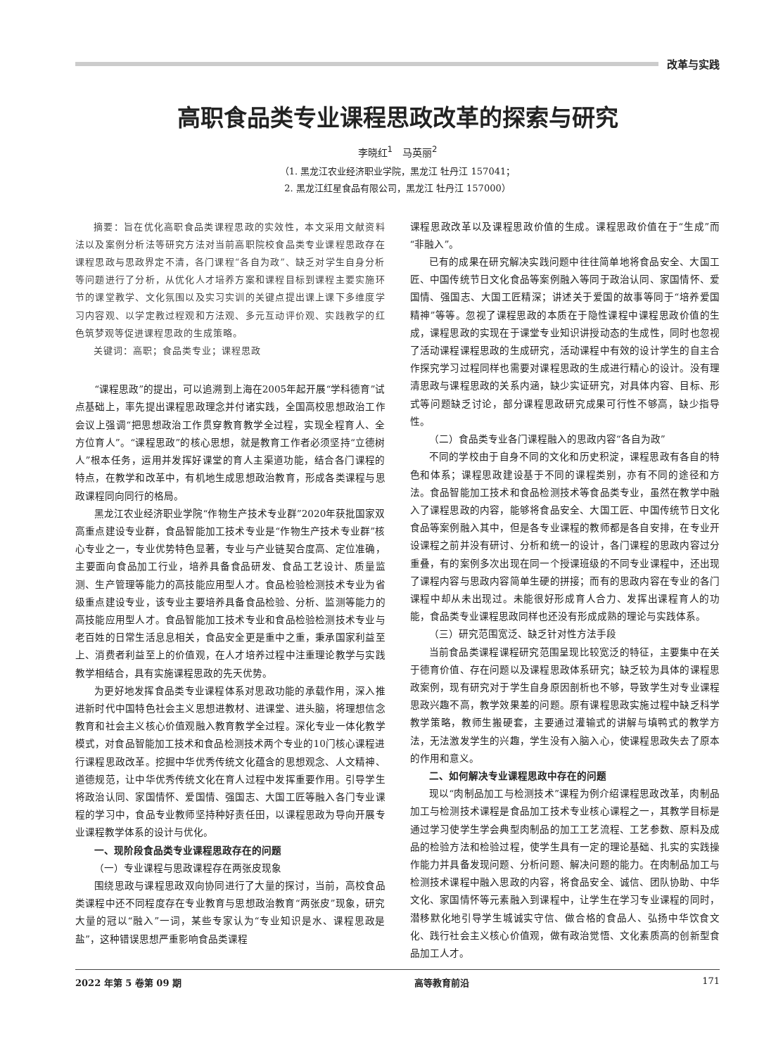改革与实践
高职食品类专业课程思政改革的探索与研究
李晓红<sup>1</sup>　马英丽<sup>2</sup>
（1. 黑龙江农业经济职业学院，黑龙江 牡丹江 157041；
2. 黑龙江红星食品有限公司，黑龙江 牡丹江 157000）
摘要：旨在优化高职食品类课程思政的实效性，本文采用文献资料法以及案例分析法等研究方法对当前高职院校食品类专业课程思政存在课程思政与思政界定不清，各门课程“各自为政”、缺乏对学生自身分析等问题进行了分析，从优化人才培养方案和课程目标到课程主要实施环节的课堂教学、文化氛围以及实习实训的关键点提出课上课下多维度学习内容观、以学定教过程观和方法观、多元互动评价观、实践教学的红色筑梦观等促进课程思政的生成策略。
关键词：高职；食品类专业；课程思政
“课程思政”的提出，可以追溯到上海在2005年起开展“学科德育”试点基础上，率先提出课程思政理念并付诸实践，全国高校思想政治工作会议上强调“把思想政治工作贯穿教育教学全过程，实现全程育人、全方位育人”。“课程思政”的核心思想，就是教育工作者必须坚持“立德树人”根本任务，运用并发挥好课堂的育人主渠道功能，结合各门课程的特点，在教学和改革中，有机地生成思想政治教育，形成各类课程与思政课程同向同行的格局。
黑龙江农业经济职业学院“作物生产技术专业群”2020年获批国家双高重点建设专业群，食品智能加工技术专业是“作物生产技术专业群”核心专业之一，专业优势特色显著，专业与产业链契合度高、定位准确，主要面向食品加工行业，培养具备食品研发、食品工艺设计、质量监测、生产管理等能力的高技能应用型人才。食品检验检测技术专业为省级重点建设专业，该专业主要培养具备食品检验、分析、监测等能力的高技能应用型人才。食品智能加工技术专业和食品检验检测技术专业与老百姓的日常生活息息相关，食品安全更是重中之重，秉承国家利益至上、消费者利益至上的价值观，在人才培养过程中注重理论教学与实践教学相结合，具有实施课程思政的先天优势。
为更好地发挥食品类专业课程体系对思政功能的承载作用，深入推进新时代中国特色社会主义思想进教材、进课堂、进头脑，将理想信念教育和社会主义核心价值观融入教育教学全过程。深化专业一体化教学模式，对食品智能加工技术和食品检测技术两个专业的10门核心课程进行课程思政改革。挖掘中华优秀传统文化蕴含的思想观念、人文精神、道德规范，让中华优秀传统文化在育人过程中发挥重要作用。引导学生将政治认同、家国情怀、爱国情、强国志、大国工匠等融入各门专业课程的学习中，食品专业教师坚持种好责任田，以课程思政为导向开展专业课程教学体系的设计与优化。
一、现阶段食品类专业课程思政存在的问题
（一）专业课程与思政课程存在两张皮现象
围绕思政与课程思政双向协同进行了大量的探讨，当前，高校食品类课程中还不同程度存在专业教育与思想政治教育“两张皮”现象，研究大量的冠以“融入”一词，某些专家认为“专业知识是水、课程思政是盐”，这种错误思想严重影响食品类课程
课程思政改革以及课程思政价值的生成。课程思政价值在于“生成”而“非融入”。
已有的成果在研究解决实践问题中往往简单地将食品安全、大国工匠、中国传统节日文化食品等案例融入等同于政治认同、家国情怀、爱国情、强国志、大国工匠精深；讲述关于爱国的故事等同于“培养爱国精神”等等。忽视了课程思政的本质在于隐性课程中课程思政价值的生成，课程思政的实现在于课堂专业知识讲授动态的生成性，同时也忽视了活动课程课程思政的生成研究，活动课程中有效的设计学生的自主合作探究学习过程同样也需要对课程思政的生成进行精心的设计。没有理清思政与课程思政的关系内涵，缺少实证研究，对具体内容、目标、形式等问题缺乏讨论，部分课程思政研究成果可行性不够高，缺少指导性。
（二）食品类专业各门课程融入的思政内容“各自为政”
不同的学校由于自身不同的文化和历史积淀，课程思政有各自的特色和体系；课程思政建设基于不同的课程类别，亦有不同的途径和方法。食品智能加工技术和食品检测技术等食品类专业，虽然在教学中融入了课程思政的内容，能够将食品安全、大国工匠、中国传统节日文化食品等案例融入其中，但是各专业课程的教师都是各自安排，在专业开设课程之前并没有研讨、分析和统一的设计，各门课程的思政内容过分重叠，有的案例多次出现在同一个授课班级的不同专业课程中，还出现了课程内容与思政内容简单生硬的拼接；而有的思政内容在专业的各门课程中却从未出现过。未能很好形成育人合力、发挥出课程育人的功能，食品类专业课程思政同样也还没有形成成熟的理论与实践体系。
（三）研究范围宽泛、缺乏针对性方法手段
当前食品类课程课程研究范围呈现比较宽泛的特征，主要集中在关于德育价值、存在问题以及课程思政体系研究；缺乏较为具体的课程思政案例，现有研究对于学生自身原因剖析也不够，导致学生对专业课程思政兴趣不高，教学效果差的问题。原有课程思政实施过程中缺乏科学教学策略，教师生搬硬套，主要通过灌输式的讲解与填鸭式的教学方法，无法激发学生的兴趣，学生没有入脑入心，使课程思政失去了原本的作用和意义。
二、如何解决专业课程思政中存在的问题
现以“肉制品加工与检测技术”课程为例介绍课程思政改革，肉制品加工与检测技术课程是食品加工技术专业核心课程之一，其教学目标是通过学习使学生学会典型肉制品的加工工艺流程、工艺参数、原料及成品的检验方法和检验过程，使学生具有一定的理论基础、扎实的实践操作能力并具备发现问题、分析问题、解决问题的能力。在肉制品加工与检测技术课程中融入思政的内容，将食品安全、诚信、团队协助、中华文化、家国情怀等元素融入到课程中，让学生在学习专业课程的同时，潜移默化地引导学生城诚实守信、做合格的食品人、弘扬中华饮食文化、践行社会主义核心价值观，做有政治觉悟、文化素质高的创新型食品加工人才。
2022 年第 5 卷第 09 期 高等教育前沿 171